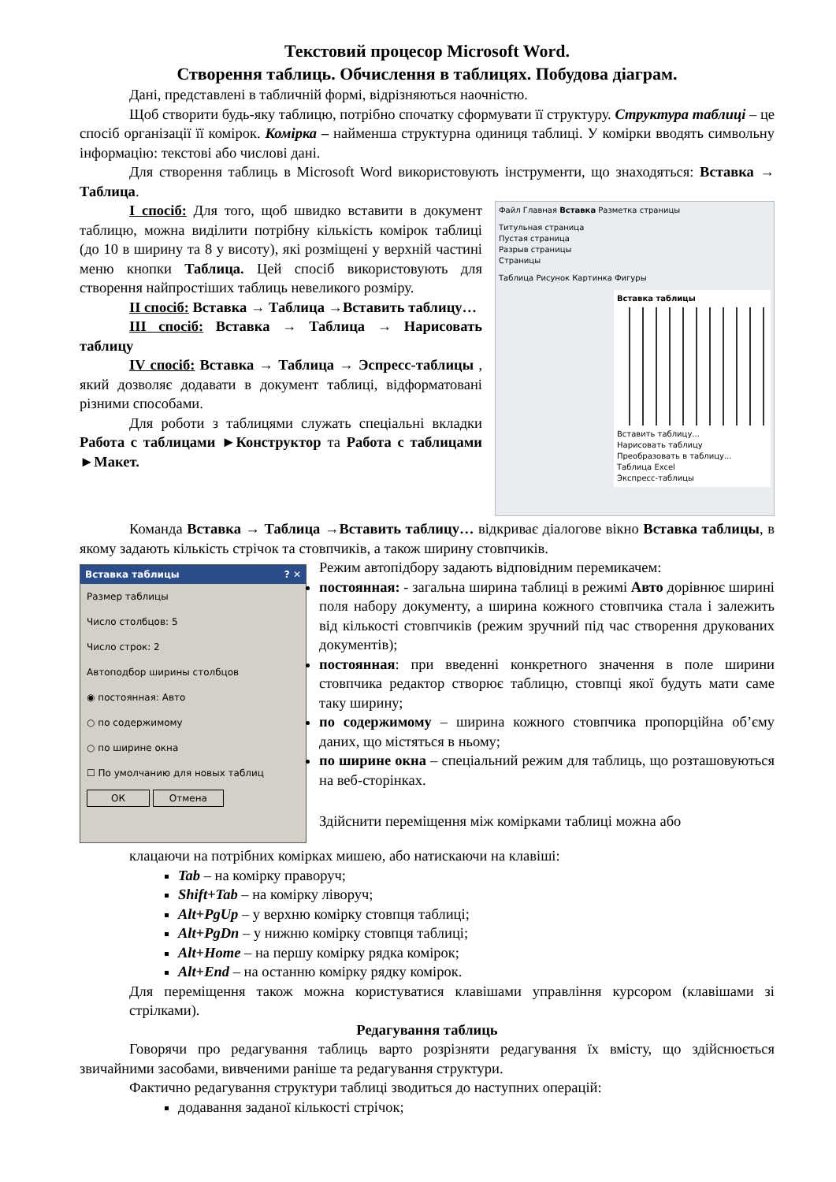Текстовий процесор Microsoft Word.
Створення таблиць. Обчислення в таблицях. Побудова діаграм.
Дані, представлені в табличній формі, відрізняються наочністю.
Щоб створити будь-яку таблицю, потрібно спочатку сформувати її структуру. Структура таблиці – це спосіб організації її комірок. Комірка – найменша структурна одиниця таблиці. У комірки вводять символьну інформацію: текстові або числові дані.
Для створення таблиць в Microsoft Word використовують інструменти, що знаходяться: Вставка → Таблица.
Файл Главная Вставка Разметка страницы
Титульная страница
Пустая страница
Разрыв страницы
Страницы
Таблица Рисунок Картинка Фигуры
Вставка таблицы
Вставить таблицу...
Нарисовать таблицу
Преобразовать в таблицу...
Таблица Excel
Экспресс-таблицы
І спосіб: Для того, щоб швидко вставити в документ таблицю, можна виділити потрібну кількість комірок таблиці (до 10 в ширину та 8 у висоту), які розміщені у верхній частині меню кнопки Таблица. Цей спосіб використовують для створення найпростіших таблиць невеликого розміру.
ІІ спосіб: Вставка → Таблица →Вставить таблицу…
ІІІ спосіб: Вставка → Таблица → Нарисовать таблицу
IV спосіб: Вставка → Таблица → Эспресс-таблицы , який дозволяє додавати в документ таблиці, відформатовані різними способами.
Для роботи з таблицями служать спеціальні вкладки Работа с таблицами ►Конструктор та Работа с таблицами ►Макет.
Команда Вставка → Таблица →Вставить таблицу… відкриває діалогове вікно Вставка таблицы, в якому задають кількість стрічок та стовпчиків, а також ширину стовпчиків.
Вставка таблицы ? ✕
Размер таблицы
Число столбцов: 5
Число строк: 2
Автоподбор ширины столбцов
◉ постоянная: Авто
○ по содержимому
○ по ширине окна
☐ По умолчанию для новых таблиц
ОК Отмена
Режим автопідбору задають відповідним перемикачем:
постоянная: - загальна ширина таблиці в режимі Авто дорівнює ширині поля набору документу, а ширина кожного стовпчика стала і залежить від кількості стовпчиків (режим зручний під час створення друкованих документів);
постоянная: при введенні конкретного значення в поле ширини стовпчика редактор створює таблицю, стовпці якої будуть мати саме таку ширину;
по содержимому – ширина кожного стовпчика пропорційна об’єму даних, що містяться в ньому;
по ширине окна – спеціальний режим для таблиць, що розташовуються на веб-сторінках.
Здійснити переміщення між комірками таблиці можна або
клацаючи на потрібних комірках мишею, або натискаючи на клавіші:
Tab – на комірку праворуч;
Shift+Tab – на комірку ліворуч;
Alt+PgUp – у верхню комірку стовпця таблиці;
Alt+PgDn – у нижню комірку стовпця таблиці;
Alt+Home – на першу комірку рядка комірок;
Alt+End – на останню комірку рядку комірок.
Для переміщення також можна користуватися клавішами управління курсором (клавішами зі стрілками).
Редагування таблиць
Говорячи про редагування таблиць варто розрізняти редагування їх вмісту, що здійснюється звичайними засобами, вивченими раніше та редагування структури.
Фактично редагування структури таблиці зводиться до наступних операцій:
додавання заданої кількості стрічок;